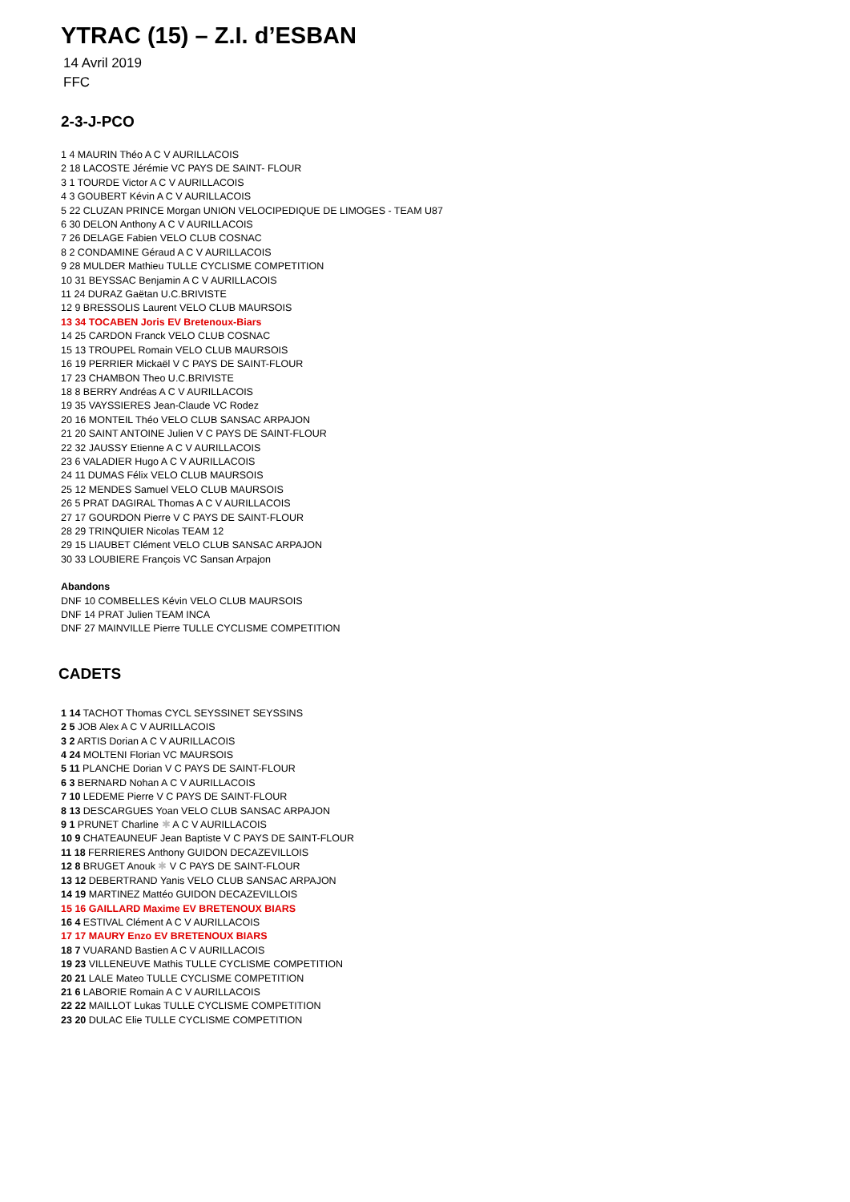YTRAC (15) – Z.I. d’ESBAN
14 Avril 2019
FFC
2-3-J-PCO
1 4 MAURIN Théo A C V AURILLACOIS
2 18 LACOSTE Jérémie VC PAYS DE SAINT- FLOUR
3 1 TOURDE Victor A C V AURILLACOIS
4 3 GOUBERT Kévin A C V AURILLACOIS
5 22 CLUZAN PRINCE Morgan UNION VELOCIPEDIQUE DE LIMOGES - TEAM U87
6 30 DELON Anthony A C V AURILLACOIS
7 26 DELAGE Fabien VELO CLUB COSNAC
8 2 CONDAMINE Géraud A C V AURILLACOIS
9 28 MULDER Mathieu TULLE CYCLISME COMPETITION
10 31 BEYSSAC Benjamin A C V AURILLACOIS
11 24 DURAZ Gaëtan U.C.BRIVISTE
12 9 BRESSOLIS Laurent VELO CLUB MAURSOIS
13 34 TOCABEN Joris EV Bretenoux-Biars
14 25 CARDON Franck VELO CLUB COSNAC
15 13 TROUPEL Romain VELO CLUB MAURSOIS
16 19 PERRIER Mickaël V C PAYS DE SAINT-FLOUR
17 23 CHAMBON Theo U.C.BRIVISTE
18 8 BERRY Andréas A C V AURILLACOIS
19 35 VAYSSIERES Jean-Claude VC Rodez
20 16 MONTEIL Théo VELO CLUB SANSAC ARPAJON
21 20 SAINT ANTOINE Julien V C PAYS DE SAINT-FLOUR
22 32 JAUSSY Etienne A C V AURILLACOIS
23 6 VALADIER Hugo A C V AURILLACOIS
24 11 DUMAS Félix VELO CLUB MAURSOIS
25 12 MENDES Samuel VELO CLUB MAURSOIS
26 5 PRAT DAGIRAL Thomas A C V AURILLACOIS
27 17 GOURDON Pierre V C PAYS DE SAINT-FLOUR
28 29 TRINQUIER Nicolas TEAM 12
29 15 LIAUBET Clément VELO CLUB SANSAC ARPAJON
30 33 LOUBIERE François VC Sansan Arpajon
Abandons
DNF 10 COMBELLES Kévin VELO CLUB MAURSOIS
DNF 14 PRAT Julien TEAM INCA
DNF 27 MAINVILLE Pierre TULLE CYCLISME COMPETITION
CADETS
1 14 TACHOT Thomas CYCL SEYSSINET SEYSSINS
2 5 JOB Alex A C V AURILLACOIS
3 2 ARTIS Dorian A C V AURILLACOIS
4 24 MOLTENI Florian VC MAURSOIS
5 11 PLANCHE Dorian V C PAYS DE SAINT-FLOUR
6 3 BERNARD Nohan A C V AURILLACOIS
7 10 LEDEME Pierre V C PAYS DE SAINT-FLOUR
8 13 DESCARGUES Yoan VELO CLUB SANSAC ARPAJON
9 1 PRUNET Charline ✱ A C V AURILLACOIS
10 9 CHATEAUNEUF Jean Baptiste V C PAYS DE SAINT-FLOUR
11 18 FERRIERES Anthony GUIDON DECAZEVILLOIS
12 8 BRUGET Anouk ✱ V C PAYS DE SAINT-FLOUR
13 12 DEBERTRAND Yanis VELO CLUB SANSAC ARPAJON
14 19 MARTINEZ Mattéo GUIDON DECAZEVILLOIS
15 16 GAILLARD Maxime EV BRETENOUX BIARS
16 4 ESTIVAL Clément A C V AURILLACOIS
17 17 MAURY Enzo EV BRETENOUX BIARS
18 7 VUARAND Bastien A C V AURILLACOIS
19 23 VILLENEUVE Mathis TULLE CYCLISME COMPETITION
20 21 LALE Mateo TULLE CYCLISME COMPETITION
21 6 LABORIE Romain A C V AURILLACOIS
22 22 MAILLOT Lukas TULLE CYCLISME COMPETITION
23 20 DULAC Elie TULLE CYCLISME COMPETITION